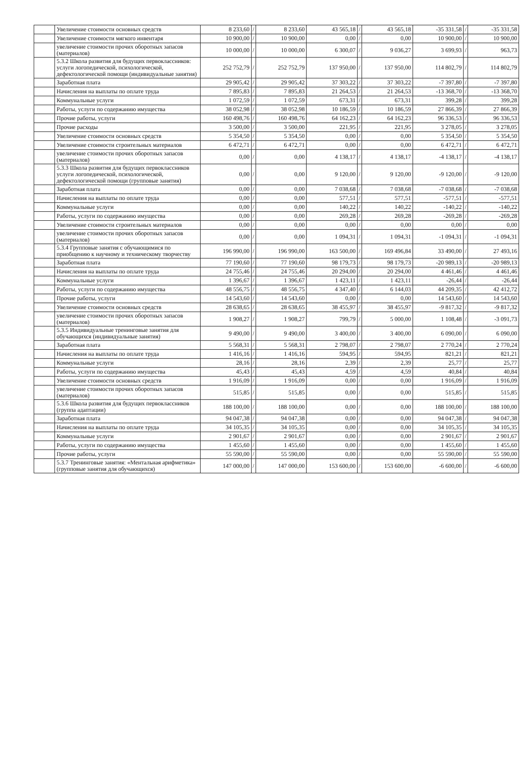| | Увеличение стоимости основных средств | 8 233,60 | / | 8 233,60 | 43 565,18 | / | 43 565,18 | -35 331,58 | / | -35 331,58 |
| | Увеличение стоимости мягкого инвентаря | 10 900,00 | / | 10 900,00 | 0,00 | / | 0,00 | 10 900,00 | / | 10 900,00 |
| | увеличение стоимости прочих оборотных запасов (материалов) | 10 000,00 | / | 10 000,00 | 6 300,07 | / | 9 036,27 | 3 699,93 | / | 963,73 |
| | 5.3.2 Школа развития для будущих первоклассников: услуги логопедической, психологической, дефектологической помощи (индивидуальные занятия) | 252 752,79 | / | 252 752,79 | 137 950,00 | / | 137 950,00 | 114 802,79 | / | 114 802,79 |
| | Заработная плата | 29 905,42 | / | 29 905,42 | 37 303,22 | / | 37 303,22 | -7 397,80 | / | -7 397,80 |
| | Начисления на выплаты по оплате труда | 7 895,83 | / | 7 895,83 | 21 264,53 | / | 21 264,53 | -13 368,70 | / | -13 368,70 |
| | Коммунальные услуги | 1 072,59 | / | 1 072,59 | 673,31 | / | 673,31 | 399,28 | / | 399,28 |
| | Работы, услуги по содержанию имущества | 38 052,98 | / | 38 052,98 | 10 186,59 | / | 10 186,59 | 27 866,39 | / | 27 866,39 |
| | Прочие работы, услуги | 160 498,76 | / | 160 498,76 | 64 162,23 | / | 64 162,23 | 96 336,53 | / | 96 336,53 |
| | Прочие расходы | 3 500,00 | / | 3 500,00 | 221,95 | / | 221,95 | 3 278,05 | / | 3 278,05 |
| | Увеличение стоимости основных средств | 5 354,50 | / | 5 354,50 | 0,00 | / | 0,00 | 5 354,50 | / | 5 354,50 |
| | Увеличение стоимости строительных материалов | 6 472,71 | / | 6 472,71 | 0,00 | / | 0,00 | 6 472,71 | / | 6 472,71 |
| | увеличение стоимости прочих оборотных запасов (материалов) | 0,00 | / | 0,00 | 4 138,17 | / | 4 138,17 | -4 138,17 | / | -4 138,17 |
| | 5.3.3 Школа развития для будущих первоклассников услуги логопедической, психологической, дефектологической помощи (групповые занятия) | 0,00 | / | 0,00 | 9 120,00 | / | 9 120,00 | -9 120,00 | / | -9 120,00 |
| | Заработная плата | 0,00 | / | 0,00 | 7 038,68 | / | 7 038,68 | -7 038,68 | / | -7 038,68 |
| | Начисления на выплаты по оплате труда | 0,00 | / | 0,00 | 577,51 | / | 577,51 | -577,51 | / | -577,51 |
| | Коммунальные услуги | 0,00 | / | 0,00 | 140,22 | / | 140,22 | -140,22 | / | -140,22 |
| | Работы, услуги по содержанию имущества | 0,00 | / | 0,00 | 269,28 | / | 269,28 | -269,28 | / | -269,28 |
| | Увеличение стоимости строительных материалов | 0,00 | / | 0,00 | 0,00 | / | 0,00 | 0,00 | / | 0,00 |
| | увеличение стоимости прочих оборотных запасов (материалов) | 0,00 | / | 0,00 | 1 094,31 | / | 1 094,31 | -1 094,31 | / | -1 094,31 |
| | 5.3.4 Групповые занятия с обучающимися по приобщению к научному и техническому творчеству | 196 990,00 | / | 196 990,00 | 163 500,00 | / | 169 496,84 | 33 490,00 | / | 27 493,16 |
| | Заработная плата | 77 190,60 | / | 77 190,60 | 98 179,73 | / | 98 179,73 | -20 989,13 | / | -20 989,13 |
| | Начисления на выплаты по оплате труда | 24 755,46 | / | 24 755,46 | 20 294,00 | / | 20 294,00 | 4 461,46 | / | 4 461,46 |
| | Коммунальные услуги | 1 396,67 | / | 1 396,67 | 1 423,11 | / | 1 423,11 | -26,44 | / | -26,44 |
| | Работы, услуги по содержанию имущества | 48 556,75 | / | 48 556,75 | 4 347,40 | / | 6 144,03 | 44 209,35 | / | 42 412,72 |
| | Прочие работы, услуги | 14 543,60 | / | 14 543,60 | 0,00 | / | 0,00 | 14 543,60 | / | 14 543,60 |
| | Увеличение стоимости основных средств | 28 638,65 | / | 28 638,65 | 38 455,97 | / | 38 455,97 | -9 817,32 | / | -9 817,32 |
| | увеличение стоимости прочих оборотных запасов (материалов) | 1 908,27 | / | 1 908,27 | 799,79 | / | 5 000,00 | 1 108,48 | / | -3 091,73 |
| | 5.3.5 Индивидуальные тренинговые занятия для обучающихся (индивидуальные занятия) | 9 490,00 | / | 9 490,00 | 3 400,00 | / | 3 400,00 | 6 090,00 | / | 6 090,00 |
| | Заработная плата | 5 568,31 | / | 5 568,31 | 2 798,07 | / | 2 798,07 | 2 770,24 | / | 2 770,24 |
| | Начисления на выплаты по оплате труда | 1 416,16 | / | 1 416,16 | 594,95 | / | 594,95 | 821,21 | / | 821,21 |
| | Коммунальные услуги | 28,16 | / | 28,16 | 2,39 | / | 2,39 | 25,77 | / | 25,77 |
| | Работы, услуги по содержанию имущества | 45,43 | / | 45,43 | 4,59 | / | 4,59 | 40,84 | / | 40,84 |
| | Увеличение стоимости основных средств | 1 916,09 | / | 1 916,09 | 0,00 | / | 0,00 | 1 916,09 | / | 1 916,09 |
| | увеличение стоимости прочих оборотных запасов (материалов) | 515,85 | / | 515,85 | 0,00 | / | 0,00 | 515,85 | / | 515,85 |
| | 5.3.6 Школа развития для будущих первоклассников (группа адаптации) | 188 100,00 | / | 188 100,00 | 0,00 | / | 0,00 | 188 100,00 | / | 188 100,00 |
| | Заработная плата | 94 047,38 | / | 94 047,38 | 0,00 | / | 0,00 | 94 047,38 | / | 94 047,38 |
| | Начисления на выплаты по оплате труда | 34 105,35 | / | 34 105,35 | 0,00 | / | 0,00 | 34 105,35 | / | 34 105,35 |
| | Коммунальные услуги | 2 901,67 | / | 2 901,67 | 0,00 | / | 0,00 | 2 901,67 | / | 2 901,67 |
| | Работы, услуги по содержанию имущества | 1 455,60 | / | 1 455,60 | 0,00 | / | 0,00 | 1 455,60 | / | 1 455,60 |
| | Прочие работы, услуги | 55 590,00 | / | 55 590,00 | 0,00 | / | 0,00 | 55 590,00 | / | 55 590,00 |
| | 5.3.7 Тренинговые занятия: «Ментальная арифметика» (групповые занятия для обучающихся) | 147 000,00 | / | 147 000,00 | 153 600,00 | / | 153 600,00 | -6 600,00 | / | -6 600,00 |